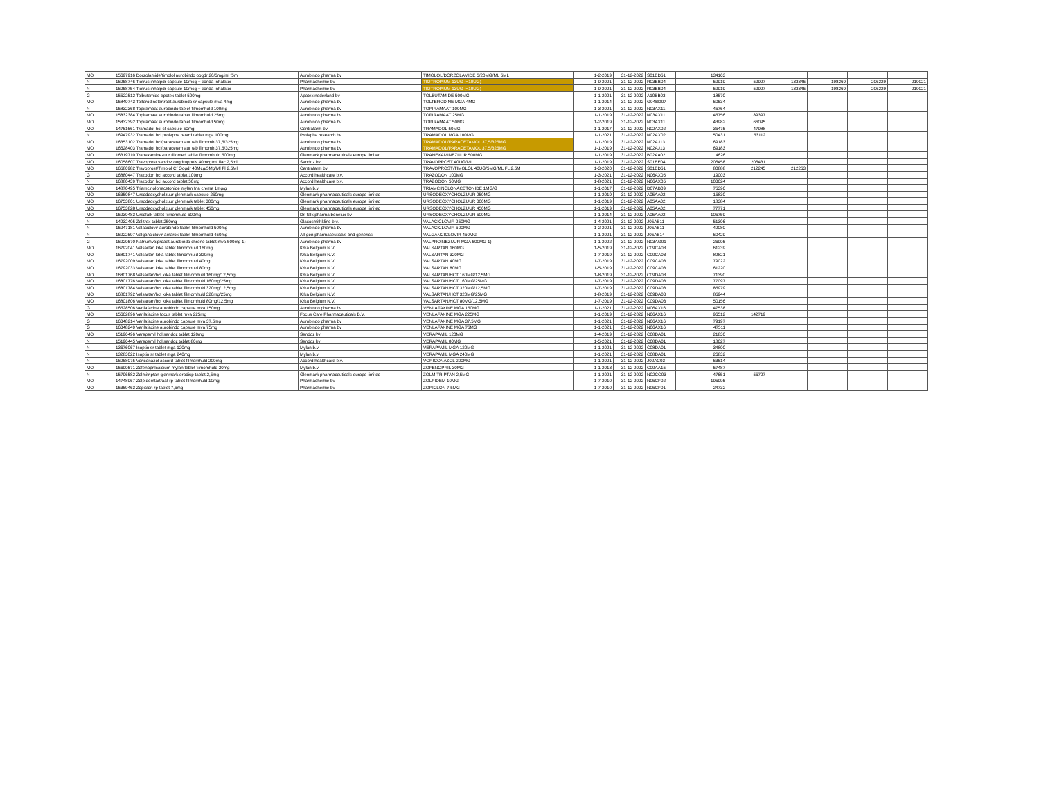| MO | 15697916 Dorzolamide/timolol aurobindo oogdr 20/5mg/ml f5ml | Aurobindo pharma bv | TIMOLOL/DORZOLAMIDE 5/20MG/ML 5ML | 1-2-2019 | 31-12-2022 | S01ED51 | 134163 | | | | | |
| N | 16258746 Tiotrus inhalpdr capsule 10mcg + zonda inhalator | Pharmachemie bv | TIOTROPIUM 13UG (=10UG) | 1-9-2021 | 31-12-2022 | R03BB04 | 59919 | 59927 | 133345 | 198269 | 206229 | 210021 |
| N | 16258754 Tiotrus inhalpdr capsule 10mcg + zonda inhalator | Pharmachemie bv | TIOTROPIUM 13UG (=10UG) | 1-9-2021 | 31-12-2022 | R03BB04 | 59919 | 59927 | 133345 | 198269 | 206229 | 210021 |
| G | 15522512 Tolbutamide apotex tablet 500mg | Apotex nederland bv | TOLBUTAMIDE 500MG | 1-1-2021 | 31-12-2022 | A10BB03 | 18570 | | | | | |
| MO | 15840743 Tolterodinetartraat aurobindo sr capsule mva 4mg | Aurobindo pharma bv | TOLTERODINE MGA 4MG | 1-1-2014 | 31-12-2022 | G04BD07 | 60534 | | | | | |
| N | 15832368 Topiramaat aurobindo tablet filmomhuld 100mg | Aurobindo pharma bv | TOPIRAMAAT 100MG | 1-3-2021 | 31-12-2022 | N03AX11 | 45764 | | | | | |
| MO | 15832384 Topiramaat aurobindo tablet filmomhuld 25mg | Aurobindo pharma bv | TOPIRAMAAT 25MG | 1-1-2019 | 31-12-2022 | N03AX11 | 45756 | 89397 | | | | |
| MO | 15832392 Topiramaat aurobindo tablet filmomhuld 50mg | Aurobindo pharma bv | TOPIRAMAAT 50MG | 1-2-2019 | 31-12-2022 | N03AX11 | 43982 | 66095 | | | | |
| MO | 14761661 Tramadol hcl cf capsule 50mg | Centrafarm bv | TRAMADOL 50MG | 1-1-2017 | 31-12-2022 | N02AX02 | 35475 | 47988 | | | | |
| N | 16947932 Tramadol hcl prolepha retard tablet mga 100mg | Prolepha research bv | TRAMADOL MGA 100MG | 1-1-2021 | 31-12-2022 | N02AX02 | 50431 | 53112 | | | | |
| MO | 16353102 Tramadol hcl/paracetam aur tab filmomh 37,5/325mg | Aurobindo pharma bv | TRAMADOL/PARACETAMOL 37,5/325MG | 1-1-2019 | 31-12-2022 | N02AJ13 | 69183 | | | | | |
| MO | 16628403 Tramadol hcl/paracetam aur tab filmomh 37,5/325mg | Aurobindo pharma bv | TRAMADOL/PARACETAMOL 37,5/325MG | 1-1-2019 | 31-12-2022 | N02AJ13 | 69183 | | | | | |
| MO | 16319710 Tranexaminezuur tillomed tablet filmomhuld 500mg | Glenmark pharmaceuticals europe limited | TRANEXAMINEZUUR 500MG | 1-1-2019 | 31-12-2022 | B02AA02 | 4626 | | | | | |
| MO | 16058607 Travoprost sandoz oogdruppels 40mcg/ml flac 2,5ml | Sandoz bv | TRAVOPROST 40UG/ML | 1-1-2019 | 31-12-2022 | S01EE04 | 206458 | 206431 | | | | |
| MO | 16580982 Travoprost/Timolol Cf Oogdr 40Mcg/5Mg/Ml Fl 2,5Ml | Centrafarm bv | TRAVOPROST/TIMOLOL 40UG/5MG/ML FL 2,5M | 1-3-2020 | 31-12-2022 | S01ED51 | 80888 | 212245 | 212253 | | | |
| G | 16880447 Trazodon hcl accord tablet 100mg | Accord healthcare b.v. | TRAZODON 100MG | 1-3-2021 | 31-12-2022 | N06AX05 | 19003 | | | | | |
| N | 16880439 Trazodon hcl accord tablet 50mg | Accord healthcare b.v. | TRAZODON 50MG | 1-8-2021 | 31-12-2022 | N06AX05 | 103624 | | | | | |
| MO | 14870495 Triamcinolonacetonide mylan fna creme 1mg/g | Mylan b.v. | TRIAMCINOLONACETONIDE 1MG/G | 1-1-2017 | 31-12-2022 | D07AB09 | 75396 | | | | | |
| MO | 16350847 Ursodeoxycholzuur glenmark capsule 250mg | Glenmark pharmaceuticals europe limited | URSODEOXYCHOLZUUR 250MG | 1-1-2019 | 31-12-2022 | A05AA02 | 15830 | | | | | |
| MO | 16753801 Ursodeoxycholzuur glenmark tablet 300mg | Glenmark pharmaceuticals europe limited | URSODEOXYCHOLZUUR 300MG | 1-1-2019 | 31-12-2022 | A05AA02 | 18384 | | | | | |
| MO | 16753828 Ursodeoxycholzuur glenmark tablet 450mg | Glenmark pharmaceuticals europe limited | URSODEOXYCHOLZUUR 450MG | 1-1-2019 | 31-12-2022 | A05AA02 | 77771 | | | | | |
| MO | 15930483 Ursofalk tablet filmomhuld 500mg | Dr. falk pharma benelux bv | URSODEOXYCHOLZUUR 500MG | 1-1-2014 | 31-12-2022 | A05AA02 | 105759 | | | | | |
| N | 14232405 Zelitrex tablet 250mg | Glaxosmithkline b.v. | VALACICLOVIR 250MG | 1-4-2021 | 31-12-2022 | J05AB11 | 51306 | | | | | |
| N | 15947181 Valaciclovir aurobindo tablet filmomhuld 500mg | Aurobindo pharma bv | VALACICLOVIR 500MG | 1-2-2021 | 31-12-2022 | J05AB11 | 42080 | | | | | |
| N | 16922697 Valganciclovir amarox tablet filmomhuld 450mg | All-gen pharmaceuticals and generics | VALGANCICLOVIR 450MG | 1-1-2021 | 31-12-2022 | J05AB14 | 60429 | | | | | |
| G | 16920570 Natriumvalproaat aurobindo chrono tablet mva 500mg 1) | Aurobindo pharma bv | VALPROINEZUUR MGA 500MG 1) | 1-1-2022 | 31-12-2022 | N03AG01 | 26905 | | | | | |
| MO | 16792041 Valsartan krka tablet filmomhuld 160mg | Krka Belgium N.V. | VALSARTAN 160MG | 1-5-2019 | 31-12-2022 | C09CA03 | 61239 | | | | | |
| MO | 16801741 Valsartan krka tablet filmomhuld 320mg | Krka Belgium N.V. | VALSARTAN 320MG | 1-7-2019 | 31-12-2022 | C09CA03 | 82821 | | | | | |
| MO | 16792009 Valsartan krka tablet filmomhuld 40mg | Krka Belgium N.V. | VALSARTAN 40MG | 1-7-2019 | 31-12-2022 | C09CA03 | 79022 | | | | | |
| MO | 16792033 Valsartan krka tablet filmomhuld 80mg | Krka Belgium N.V. | VALSARTAN 80MG | 1-5-2019 | 31-12-2022 | C09CA03 | 61220 | | | | | |
| MO | 16801768 Valsartan/hct krka tablet filmomhuld 160mg/12,5mg | Krka Belgium N.V. | VALSARTAN/HCT 160MG/12,5MG | 1-8-2019 | 31-12-2022 | C09DA03 | 71390 | | | | | |
| MO | 16801776 Valsartan/hct krka tablet filmomhuld 160mg/25mg | Krka Belgium N.V. | VALSARTAN/HCT 160MG/25MG | 1-7-2019 | 31-12-2022 | C09DA03 | 77097 | | | | | |
| MO | 16801784 Valsartan/hct krka tablet filmomhuld 320mg/12,5mg | Krka Belgium N.V. | VALSARTAN/HCT 320MG/12,5MG | 1-7-2019 | 31-12-2022 | C09DA03 | 85979 | | | | | |
| MO | 16801792 Valsartan/hct krka tablet filmomhuld 320mg/25mg | Krka Belgium N.V. | VALSARTAN/HCT 320MG/25MG | 1-8-2019 | 31-12-2022 | C09DA03 | 85944 | | | | | |
| MO | 16801806 Valsartan/hct krka tablet filmomhuld 80mg/12,5mg | Krka Belgium N.V. | VALSARTAN/HCT 80MG/12,5MG | 1-7-2019 | 31-12-2022 | C09DA03 | 50156 | | | | | |
| G | 16528506 Venlafaxine aurobindo capsule mva 150mg | Aurobindo pharma bv | VENLAFAXINE MGA 150MG | 1-1-2021 | 31-12-2022 | N06AX16 | 47538 | | | | | |
| MO | 15662896 Venlafaxine focus tablet mva 225mg | Focus Care Pharmaceuticals B.V. | VENLAFAXINE MGA 225MG | 1-1-2019 | 31-12-2022 | N06AX16 | 96512 | 142719 | | | | |
| G | 16348214 Venlafaxine aurobindo capsule mva 37,5mg | Aurobindo pharma bv | VENLAFAXINE MGA 37,5MG | 1-1-2021 | 31-12-2022 | N06AX16 | 79197 | | | | | |
| G | 16348249 Venlafaxine aurobindo capsule mva 75mg | Aurobindo pharma bv | VENLAFAXINE MGA 75MG | 1-1-2021 | 31-12-2022 | N06AX16 | 47511 | | | | | |
| MO | 15196496 Verapamil hcl sandoz tablet 120mg | Sandoz bv | VERAPAMIL 120MG | 1-4-2019 | 31-12-2022 | C08DA01 | 21830 | | | | | |
| N | 15196445 Verapamil hcl sandoz tablet 80mg | Sandoz bv | VERAPAMIL 80MG | 1-5-2021 | 31-12-2022 | C08DA01 | 18627 | | | | | |
| N | 13676067 Isoptin sr tablet mga 120mg | Mylan b.v. | VERAPAMIL MGA 120MG | 1-1-2021 | 31-12-2022 | C08DA01 | 34800 | | | | | |
| N | 13283022 Isoptin sr tablet mga 240mg | Mylan b.v. | VERAPAMIL MGA 240MG | 1-1-2021 | 31-12-2022 | C08DA01 | 26832 | | | | | |
| N | 16268075 Voriconazol accord tablet filmomhuld 200mg | Accord healthcare b.v. | VORICONAZOL 200MG | 1-1-2021 | 31-12-2022 | J02AC03 | 63614 | | | | | |
| MO | 15690571 Zofenoprilcalcium mylan tablet filmomhuld 30mg | Mylan b.v. | ZOFENOPRIL 30MG | 1-1-2013 | 31-12-2022 | C09AA15 | 57487 | | | | | |
| N | 15796582 Zolmitriptan glenmark orodisp tablet 2,5mg | Glenmark pharmaceuticals europe limited | ZOLMITRIPTAN 2,5MG | 1-1-2021 | 31-12-2022 | N02CC03 | 47651 | 55727 | | | | |
| MO | 14748967 Zolpidemtartraat rp tablet filmomhuld 10mg | Pharmachemie bv | ZOLPIDEM 10MG | 1-7-2010 | 31-12-2022 | N05CF02 | 195995 | | | | | |
| MO | 15369463 Zopiclon rp tablet 7,5mg | Pharmachemie bv | ZOPICLON 7,5MG | 1-7-2010 | 31-12-2022 | N05CF01 | 24732 | | | | | |